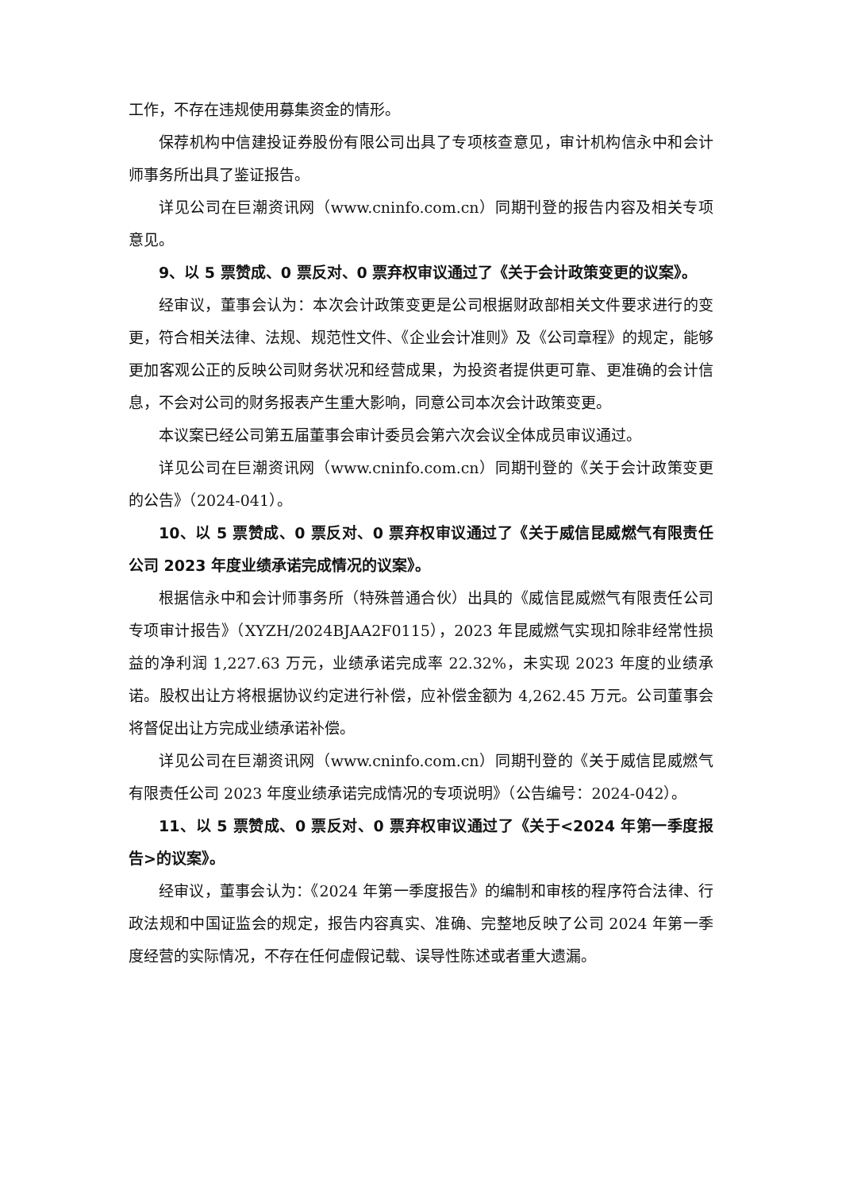工作，不存在违规使用募集资金的情形。
保荐机构中信建投证券股份有限公司出具了专项核查意见，审计机构信永中和会计师事务所出具了鉴证报告。
详见公司在巨潮资讯网（www.cninfo.com.cn）同期刊登的报告内容及相关专项意见。
9、以 5 票赞成、0 票反对、0 票弃权审议通过了《关于会计政策变更的议案》。
经审议，董事会认为：本次会计政策变更是公司根据财政部相关文件要求进行的变更，符合相关法律、法规、规范性文件、《企业会计准则》及《公司章程》的规定，能够更加客观公正的反映公司财务状况和经营成果，为投资者提供更可靠、更准确的会计信息，不会对公司的财务报表产生重大影响，同意公司本次会计政策变更。
本议案已经公司第五届董事会审计委员会第六次会议全体成员审议通过。
详见公司在巨潮资讯网（www.cninfo.com.cn）同期刊登的《关于会计政策变更的公告》（2024-041）。
10、以 5 票赞成、0 票反对、0 票弃权审议通过了《关于威信昆威燃气有限责任公司 2023 年度业绩承诺完成情况的议案》。
根据信永中和会计师事务所（特殊普通合伙）出具的《威信昆威燃气有限责任公司专项审计报告》（XYZH/2024BJAA2F0115），2023 年昆威燃气实现扣除非经常性损益的净利润 1,227.63 万元，业绩承诺完成率 22.32%，未实现 2023 年度的业绩承诺。股权出让方将根据协议约定进行补偿，应补偿金额为 4,262.45 万元。公司董事会将督促出让方完成业绩承诺补偿。
详见公司在巨潮资讯网（www.cninfo.com.cn）同期刊登的《关于威信昆威燃气有限责任公司 2023 年度业绩承诺完成情况的专项说明》（公告编号：2024-042）。
11、以 5 票赞成、0 票反对、0 票弃权审议通过了《关于<2024 年第一季度报告>的议案》。
经审议，董事会认为：《2024 年第一季度报告》的编制和审核的程序符合法律、行政法规和中国证监会的规定，报告内容真实、准确、完整地反映了公司 2024 年第一季度经营的实际情况，不存在任何虚假记载、误导性陈述或者重大遗漏。